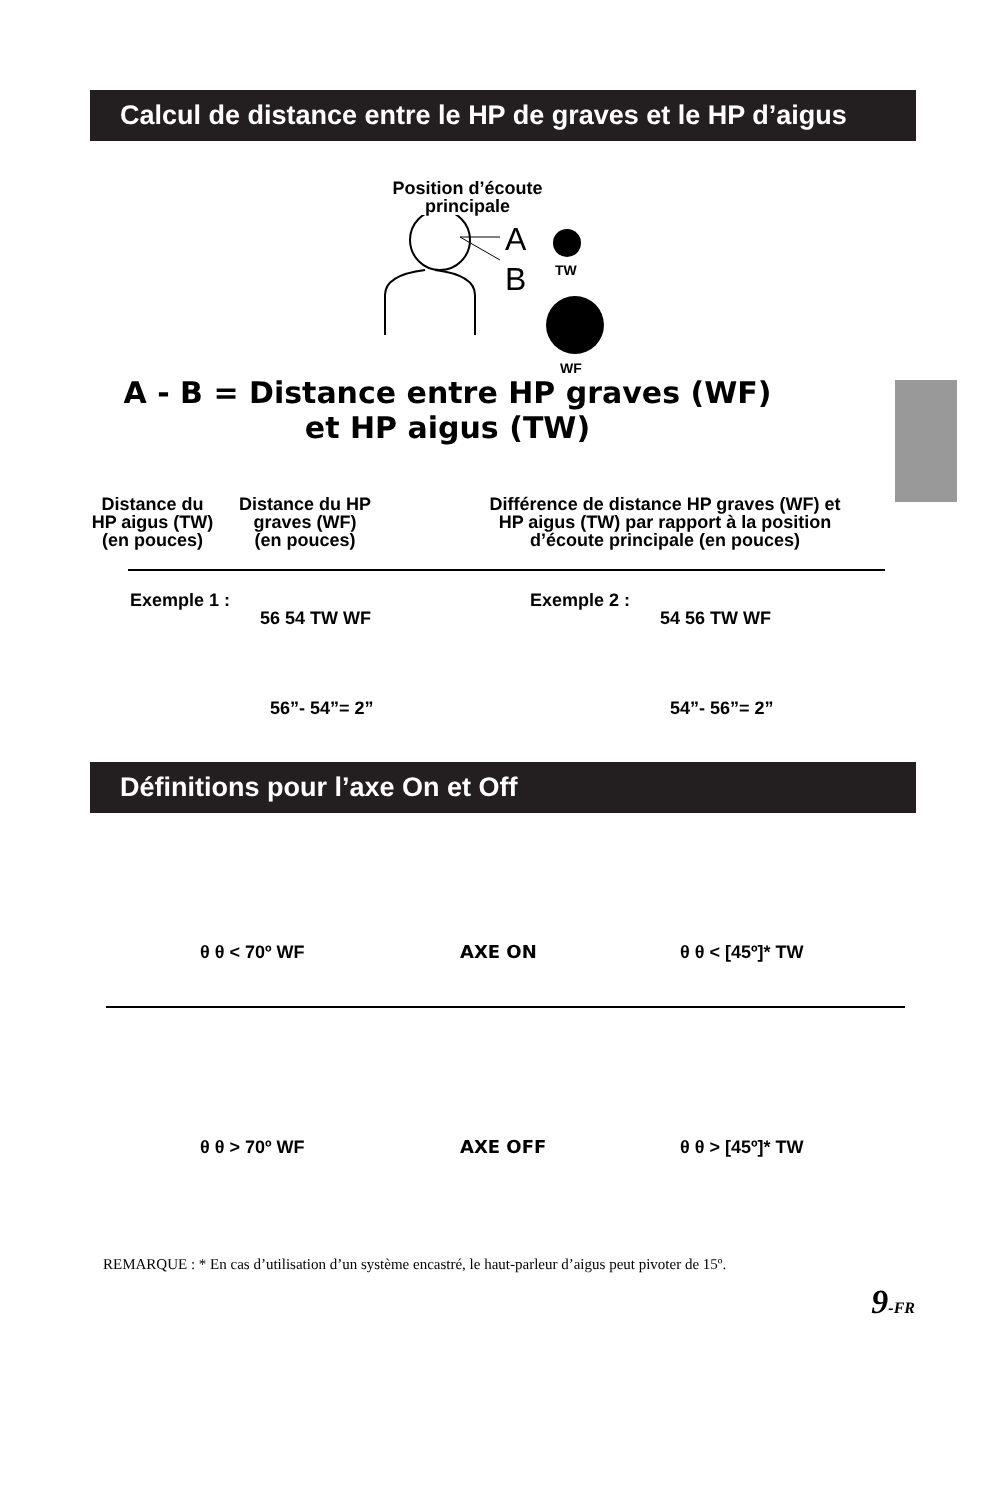Calcul de distance entre le HP de graves et le HP d’aigus
Position d’écoute
principale
A
B
TW
WF
A - B = Distance entre HP graves (WF)
et HP aigus (TW)
Distance du
HP aigus (TW)
(en pouces)
Distance du HP
graves (WF)
(en pouces)
Différence de distance HP graves (WF) et HP aigus (TW) par rapport à la position d’écoute principale (en pouces)
Exemple 1 :
56 54 TW WF
56”- 54”= 2”
Exemple 2 :
54 56 TW WF
54”- 56”= 2”
Définitions pour l’axe On et Off
θ θ < 70º WF AXE ON θ θ < [45º]* TW
θ θ > 70º WF AXE OFF θ θ > [45º]* TW
REMARQUE : * En cas d’utilisation d’un système encastré, le haut-parleur d’aigus peut pivoter de 15º.
9-FR